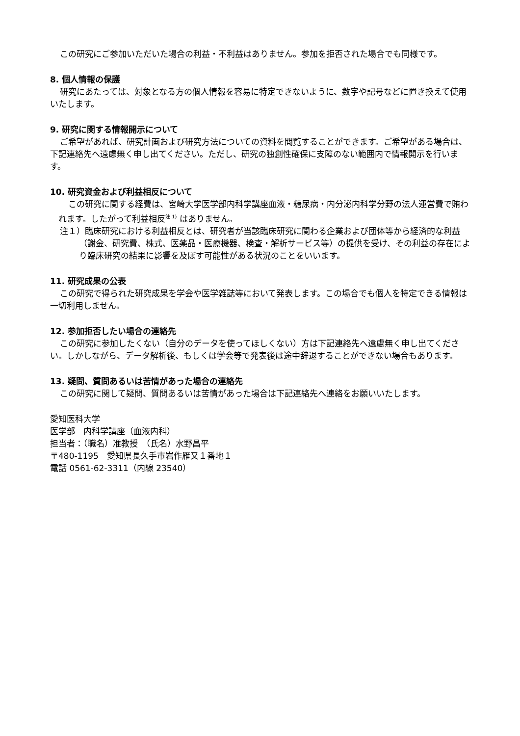この研究にご参加いただいた場合の利益・不利益はありません。参加を拒否された場合でも同様です。
8. 個人情報の保護
研究にあたっては、対象となる方の個人情報を容易に特定できないように、数字や記号などに置き換えて使用いたします。
9. 研究に関する情報開示について
ご希望があれば、研究計画および研究方法についての資料を閲覧することができます。ご希望がある場合は、下記連絡先へ遠慮無く申し出てください。ただし、研究の独創性確保に支障のない範囲内で情報開示を行います。
10. 研究資金および利益相反について
この研究に関する経費は、宮崎大学医学部内科学講座血液・糖尿病・内分泌内科学分野の法人運営費で賄われます。したがって利益相反<sup>注 1)</sup> はありません。
注１）臨床研究における利益相反とは、研究者が当該臨床研究に関わる企業および団体等から経済的な利益（謝金、研究費、株式、医薬品・医療機器、検査・解析サービス等）の提供を受け、その利益の存在により臨床研究の結果に影響を及ぼす可能性がある状況のことをいいます。
11. 研究成果の公表
この研究で得られた研究成果を学会や医学雑誌等において発表します。この場合でも個人を特定できる情報は一切利用しません。
12. 参加拒否したい場合の連絡先
この研究に参加したくない（自分のデータを使ってほしくない）方は下記連絡先へ遠慮無く申し出てください。しかしながら、データ解析後、もしくは学会等で発表後は途中辞退することができない場合もあります。
13. 疑問、質問あるいは苦情があった場合の連絡先
この研究に関して疑問、質問あるいは苦情があった場合は下記連絡先へ連絡をお願いいたします。
愛知医科大学
医学部　内科学講座（血液内科）
担当者：（職名）准教授　（氏名）水野昌平
〒480-1195　愛知県長久手市岩作雁又１番地１
電話 0561-62-3311（内線 23540）